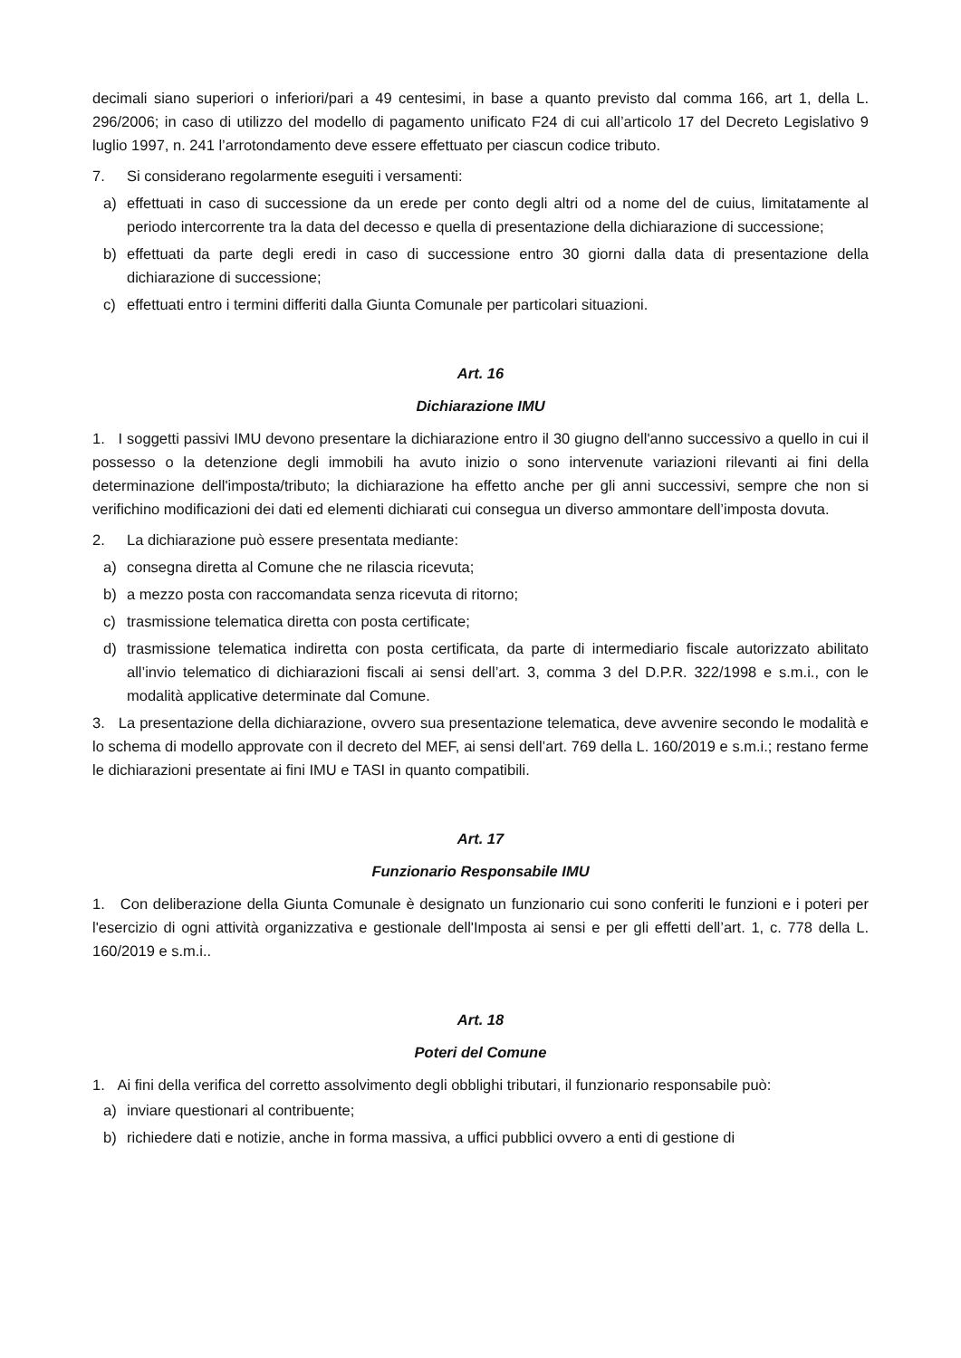decimali siano superiori o inferiori/pari a 49 centesimi, in base a quanto previsto dal comma 166, art 1, della L. 296/2006; in caso di utilizzo del modello di pagamento unificato F24 di cui all’articolo 17 del Decreto Legislativo 9 luglio 1997, n. 241 l’arrotondamento deve essere effettuato per ciascun codice tributo.
7. Si considerano regolarmente eseguiti i versamenti:
a) effettuati in caso di successione da un erede per conto degli altri od a nome del de cuius, limitatamente al periodo intercorrente tra la data del decesso e quella di presentazione della dichiarazione di successione;
b) effettuati da parte degli eredi in caso di successione entro 30 giorni dalla data di presentazione della dichiarazione di successione;
c) effettuati entro i termini differiti dalla Giunta Comunale per particolari situazioni.
Art. 16
Dichiarazione IMU
1. I soggetti passivi IMU devono presentare la dichiarazione entro il 30 giugno dell'anno successivo a quello in cui il possesso o la detenzione degli immobili ha avuto inizio o sono intervenute variazioni rilevanti ai fini della determinazione dell'imposta/tributo; la dichiarazione ha effetto anche per gli anni successivi, sempre che non si verifichino modificazioni dei dati ed elementi dichiarati cui consegua un diverso ammontare dell’imposta dovuta.
2. La dichiarazione può essere presentata mediante:
a) consegna diretta al Comune che ne rilascia ricevuta;
b) a mezzo posta con raccomandata senza ricevuta di ritorno;
c) trasmissione telematica diretta con posta certificate;
d) trasmissione telematica indiretta con posta certificata, da parte di intermediario fiscale autorizzato abilitato all’invio telematico di dichiarazioni fiscali ai sensi dell’art. 3, comma 3 del D.P.R. 322/1998 e s.m.i., con le modalità applicative determinate dal Comune.
3. La presentazione della dichiarazione, ovvero sua presentazione telematica, deve avvenire secondo le modalità e lo schema di modello approvate con il decreto del MEF, ai sensi dell’art. 769 della L. 160/2019 e s.m.i.; restano ferme le dichiarazioni presentate ai fini IMU e TASI in quanto compatibili.
Art. 17
Funzionario Responsabile IMU
1. Con deliberazione della Giunta Comunale è designato un funzionario cui sono conferiti le funzioni e i poteri per l'esercizio di ogni attività organizzativa e gestionale dell'Imposta ai sensi e per gli effetti dell’art. 1, c. 778 della L. 160/2019 e s.m.i..
Art. 18
Poteri del Comune
1. Ai fini della verifica del corretto assolvimento degli obblighi tributari, il funzionario responsabile può:
a) inviare questionari al contribuente;
b) richiedere dati e notizie, anche in forma massiva, a uffici pubblici ovvero a enti di gestione di